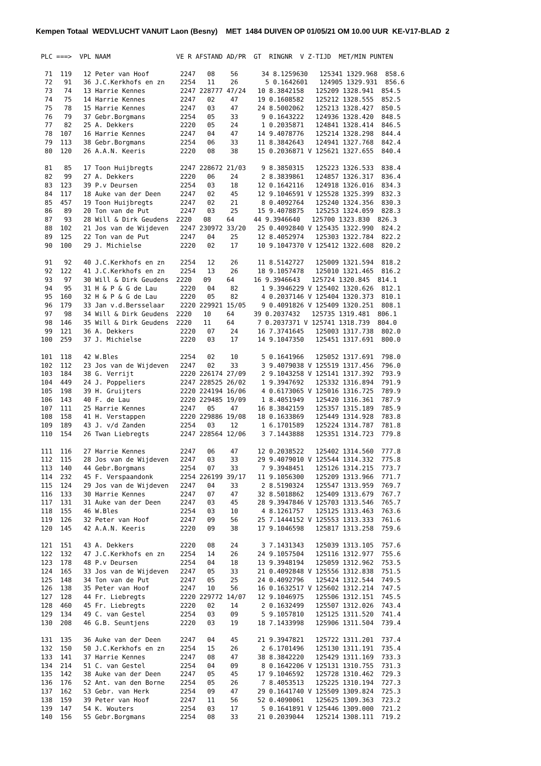Kempen Totaal WEDVLUCHT VANUIT Laon (Besny) MET 1484 DUIVEN OP 01/05/21 OM 10.00 UUR KE-V17-BLAD 2
PLC ===>  VPL NAAM                 VE R AFSTAND AD/PR  GT  RINGNR  V Z-TIJD  MET/MIN PUNTEN

 71  119   12 Peter van Hoof        2247   08    56      34 8.1259630   125341 1329.968  858.6
 72   91   36 J.C.Kerkhofs en zn    2254   11    26       5 0.1642601   124905 1329.931  856.6
 73   74   13 Harrie Kennes         2247 228777 47/24   10 8.3842158   125209 1328.941  854.5
 74   75   14 Harrie Kennes         2247   02    47     19 0.1608582   125212 1328.555  852.5
 75   78   15 Harrie Kennes         2247   03    47     24 8.5002062   125213 1328.427  850.5
 76   79   37 Gebr.Borgmans         2254   05    33      9 0.1643222   124936 1328.420  848.5
 77   82   25 A. Dekkers            2220   05    24      1 0.2035871   124841 1328.414  846.5
 78  107   16 Harrie Kennes         2247   04    47     14 9.4078776   125214 1328.298  844.4
 79  113   38 Gebr.Borgmans         2254   06    33     11 8.3842643   124941 1327.768  842.4
 80  120   26 A.A.N. Keeris         2220   08    38     15 0.2036871 V 125621 1327.655  840.4

 81   85   17 Toon Huijbregts       2247 228672 21/03    9 8.3850315   125223 1326.533  838.4
 82   99   27 A. Dekkers            2220   06    24      2 8.3839861   124857 1326.317  836.4
 83  123   39 P.v Deursen           2254   03    18     12 0.1642116   124918 1326.016  834.3
 84  117   18 Auke van der Deen     2247   02    45     12 9.1046591 V 125528 1325.399  832.3
 85  457   19 Toon Huijbregts       2247   02    21      8 0.4092764   125240 1324.356  830.3
 86   89   20 Ton van de Put        2247   03    25     15 9.4078875   125253 1324.059  828.3
 87   93   28 Will & Dirk Geudens  2220   08    64     44 9.3946640   125700 1323.830  826.3
 88  102   21 Jos van de Wijdeven   2247 230972 33/20   25 0.4092840 V 125435 1322.990  824.2
 89  125   22 Ton van de Put        2247   04    25     12 8.4052974   125303 1322.784  822.2
 90  100   29 J. Michielse          2220   02    17     10 9.1047370 V 125412 1322.608  820.2

 91   92   40 J.C.Kerkhofs en zn    2254   12    26     11 8.5142727   125009 1321.594  818.2
 92  122   41 J.C.Kerkhofs en zn    2254   13    26     18 9.1057478   125010 1321.465  816.2
 93   97   30 Will & Dirk Geudens  2220   09    64     16 9.3946643   125724 1320.845  814.1
 94   95   31 H & P & G de Lau      2220   04    82      1 9.3946229 V 125402 1320.626  812.1
 95  160   32 H & P & G de Lau      2220   05    82      4 0.2037146 V 125404 1320.373  810.1
 96  179   33 Jan v.d.Bersselaar    2220 229921 15/05    9 0.4091826 V 125409 1320.251  808.1
 97   98   34 Will & Dirk Geudens  2220   10    64     39 0.2037432   125735 1319.481  806.1
 98  146   35 Will & Dirk Geudens  2220   11    64      7 0.2037371 V 125741 1318.739  804.0
 99  121   36 A. Dekkers            2220   07    24     16 7.3741645   125003 1317.738  802.0
100  259   37 J. Michielse          2220   03    17     14 9.1047350   125451 1317.691  800.0

101  118   42 W.Bles                2254   02    10      5 0.1641966   125052 1317.691  798.0
102  112   23 Jos van de Wijdeven   2247   02    33      3 9.4079038 V 125519 1317.456  796.0
103  184   38 G. Verrijt            2220 226174 27/09    2 9.1043258 V 125141 1317.392  793.9
104  449   24 J. Poppeliers         2247 228525 26/02    1 9.3947692   125332 1316.894  791.9
105  198   39 H. Gruijters          2220 224194 16/06    4 0.6173065 V 125016 1316.725  789.9
106  143   40 F. de Lau             2220 229485 19/09    1 8.4051949   125420 1316.361  787.9
107  111   25 Harrie Kennes         2247   05    47     16 8.3842159   125357 1315.189  785.9
108  158   41 H. Verstappen         2220 229886 19/08   18 0.1633869   125449 1314.928  783.8
109  189   43 J. v/d Zanden         2254   03    12      1 6.1701589   125224 1314.787  781.8
110  154   26 Twan Liebregts        2247 228564 12/06    3 7.1443888   125351 1314.723  779.8

111  116   27 Harrie Kennes         2247   06    47     12 0.2038522   125402 1314.560  777.8
112  115   28 Jos van de Wijdeven   2247   03    33     29 9.4079010 V 125544 1314.332  775.8
113  140   44 Gebr.Borgmans         2254   07    33      7 9.3948451   125126 1314.215  773.7
114  232   45 F. Verspaandonk       2254 226199 39/17   11 9.1056300   125209 1313.966  771.7
115  124   29 Jos van de Wijdeven   2247   04    33      2 8.5190324   125547 1313.959  769.7
116  133   30 Harrie Kennes         2247   07    47     32 8.5018862   125409 1313.679  767.7
117  131   31 Auke van der Deen     2247   03    45     28 9.3947846 V 125703 1313.546  765.7
118  155   46 W.Bles                2254   03    10      4 8.1261757   125125 1313.463  763.6
119  126   32 Peter van Hoof        2247   09    56     25 7.1444152 V 125553 1313.333  761.6
120  145   42 A.A.N. Keeris         2220   09    38     17 9.1046598   125817 1313.258  759.6

121  151   43 A. Dekkers            2220   08    24      3 7.1431343   125039 1313.105  757.6
122  132   47 J.C.Kerkhofs en zn    2254   14    26     24 9.1057504   125116 1312.977  755.6
123  178   48 P.v Deursen           2254   04    18     13 9.3948194   125059 1312.962  753.5
124  165   33 Jos van de Wijdeven   2247   05    33     21 0.4092848 V 125556 1312.838  751.5
125  148   34 Ton van de Put        2247   05    25     24 0.4092796   125424 1312.544  749.5
126  138   35 Peter van Hoof        2247   10    56     16 0.1632517 V 125602 1312.214  747.5
127  128   44 Fr. Liebregts         2220 229772 14/07   12 9.1046975   125506 1312.151  745.5
128  460   45 Fr. Liebregts         2220   02    14      2 0.1632499   125507 1312.026  743.4
129  134   49 C. van Gestel         2254   03    09      5 9.1057810   125125 1311.520  741.4
130  208   46 G.B. Seuntjens        2220   03    19     18 7.1433998   125906 1311.504  739.4

131  135   36 Auke van der Deen     2247   04    45     21 9.3947821   125722 1311.201  737.4
132  150   50 J.C.Kerkhofs en zn    2254   15    26      2 6.1701496   125130 1311.191  735.4
133  141   37 Harrie Kennes         2247   08    47     38 8.3842220   125429 1311.169  733.3
134  214   51 C. van Gestel         2254   04    09      8 0.1642206 V 125131 1310.755  731.3
135  142   38 Auke van der Deen     2247   05    45     17 9.1046592   125728 1310.462  729.3
136  176   52 Ant. van den Borne    2254   05    26      7 8.4053513   125225 1310.194  727.3
137  162   53 Gebr. van Herk        2254   09    47     29 0.1641740 V 125509 1309.824  725.3
138  159   39 Peter van Hoof        2247   11    56     52 0.4090061   125625 1309.363  723.2
139  147   54 K. Wouters            2254   03    17      5 0.1641891 V 125446 1309.000  721.2
140  156   55 Gebr.Borgmans         2254   08    33     21 0.2039044   125214 1308.111  719.2